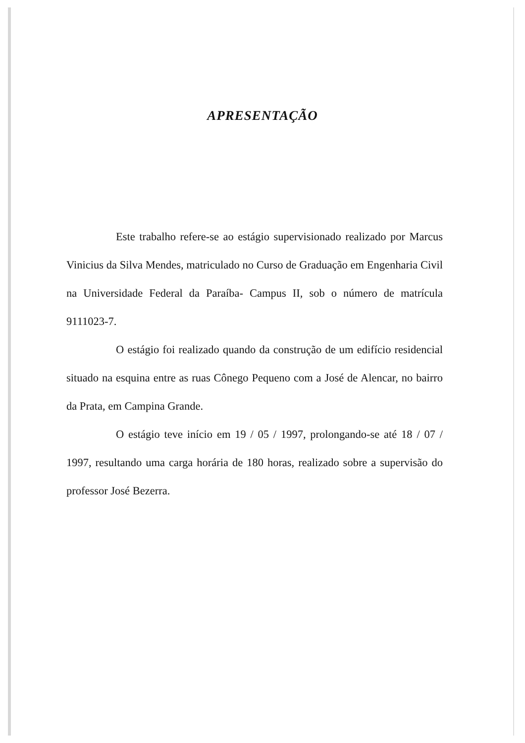APRESENTAÇÃO
Este trabalho refere-se ao estágio supervisionado realizado por Marcus Vinicius da Silva Mendes, matriculado no Curso de Graduação em Engenharia Civil na Universidade Federal da Paraíba- Campus II, sob o número de matrícula 9111023-7.
O estágio foi realizado quando da construção de um edifício residencial situado na esquina entre as ruas Cônego Pequeno com a José de Alencar, no bairro da Prata, em Campina Grande.
O estágio teve início em 19 / 05 / 1997, prolongando-se até 18 / 07 / 1997, resultando uma carga horária de 180 horas, realizado sobre a supervisão do professor José Bezerra.